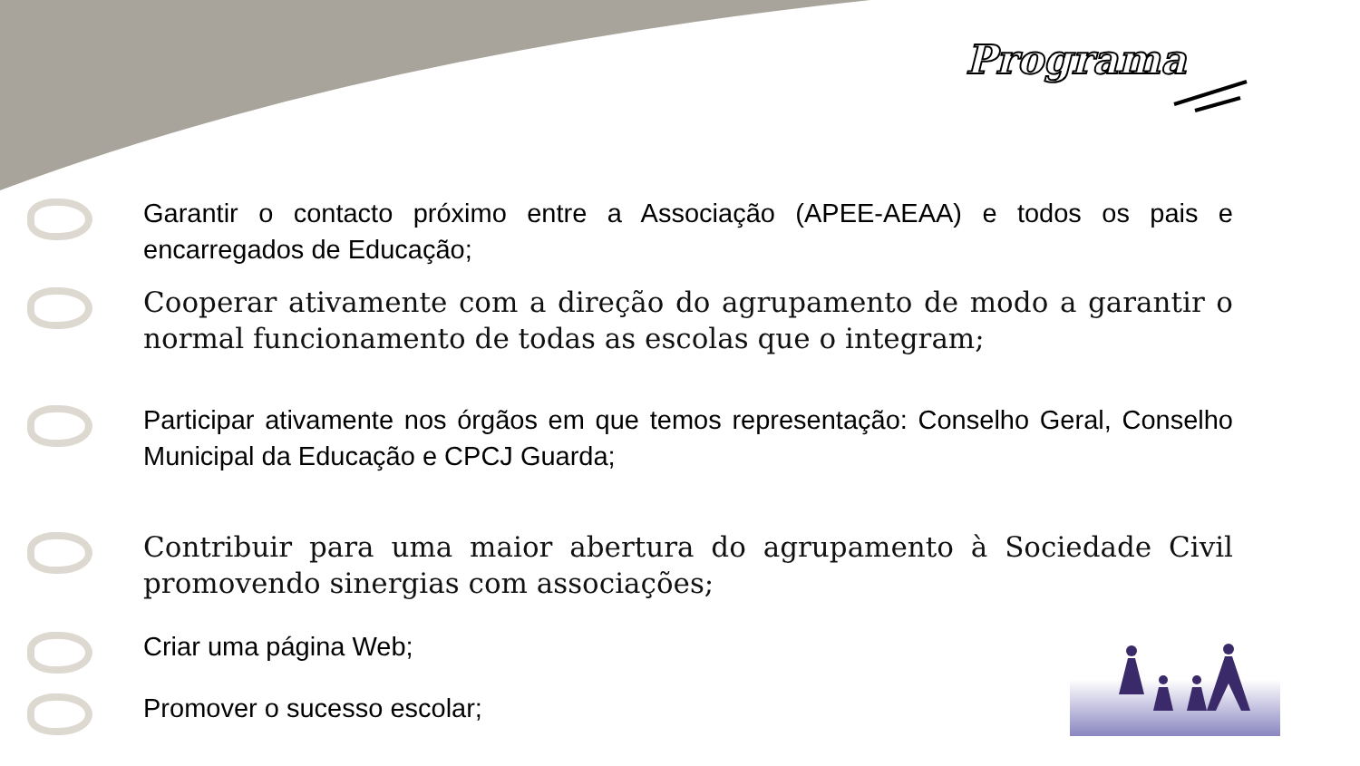Programa
Garantir o contacto próximo entre a Associação (APEE-AEAA) e todos os pais e encarregados de Educação;
Cooperar ativamente com a direção do agrupamento de modo a garantir o normal funcionamento de todas as escolas que o integram;
Participar ativamente nos órgãos em que temos representação: Conselho Geral, Conselho Municipal da Educação e CPCJ Guarda;
Contribuir para uma maior abertura do agrupamento à Sociedade Civil promovendo sinergias com associações;
Criar uma página Web;
Promover o sucesso escolar;